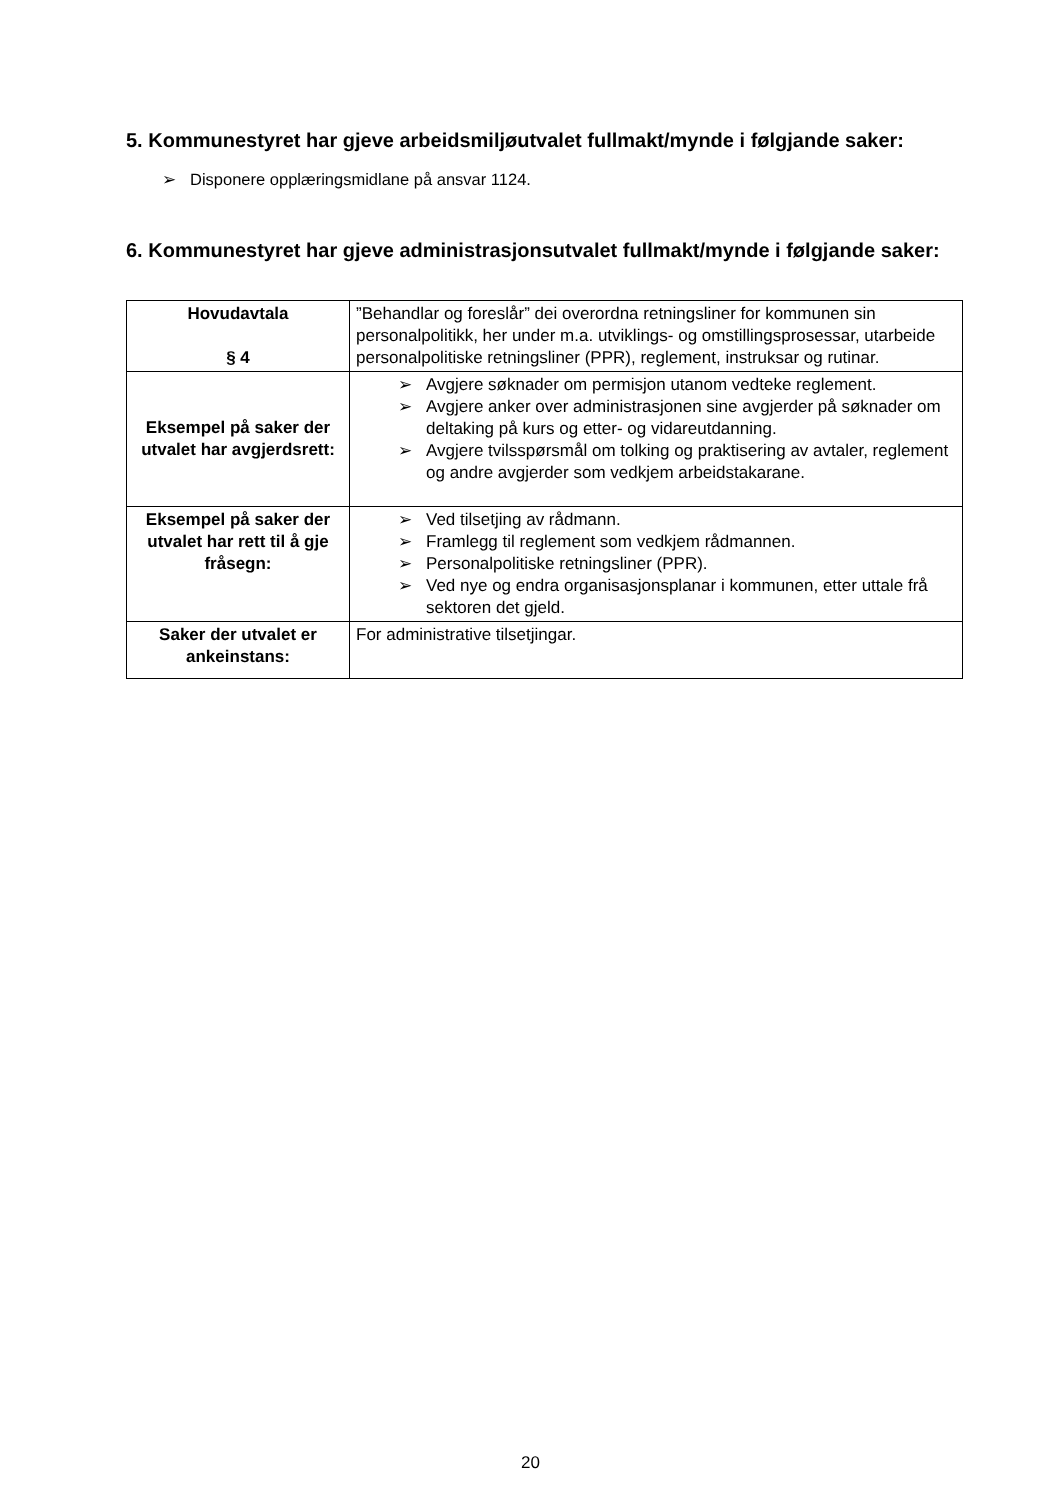5. Kommunestyret har gjeve arbeidsmiljøutvalet fullmakt/mynde i følgjande saker:
➢ Disponere opplæringsmidlane på ansvar 1124.
6. Kommunestyret har gjeve administrasjonsutvalet fullmakt/mynde i følgjande saker:
| Hovudavtala § 4 | ”Behandlar og foreslår” dei overordna retningsliner for kommunen sin personalpolitikk, her under m.a. utviklings- og omstillingsprosessar, utarbeide personalpolitiske retningsliner (PPR), reglement, instruksar og rutinar. |
| Eksempel på saker der utvalet har avgjerdsrett: | ➢ Avgjere søknader om permisjon utanom vedteke reglement. ➢ Avgjere anker over administrasjonen sine avgjerder på søknader om deltaking på kurs og etter- og vidareutdanning. ➢ Avgjere tvilsspørsmål om tolking og praktisering av avtaler, reglement og andre avgjerder som vedkjem arbeidstakarane. |
| Eksempel på saker der utvalet har rett til å gje fråsegn: | ➢ Ved tilsetjing av rådmann. ➢ Framlegg til reglement som vedkjem rådmannen. ➢ Personalpolitiske retningsliner (PPR). ➢ Ved nye og endra organisasjonsplanar i kommunen, etter uttale frå sektoren det gjeld. |
| Saker der utvalet er ankeinstans: | For administrative tilsetjingar. |
20